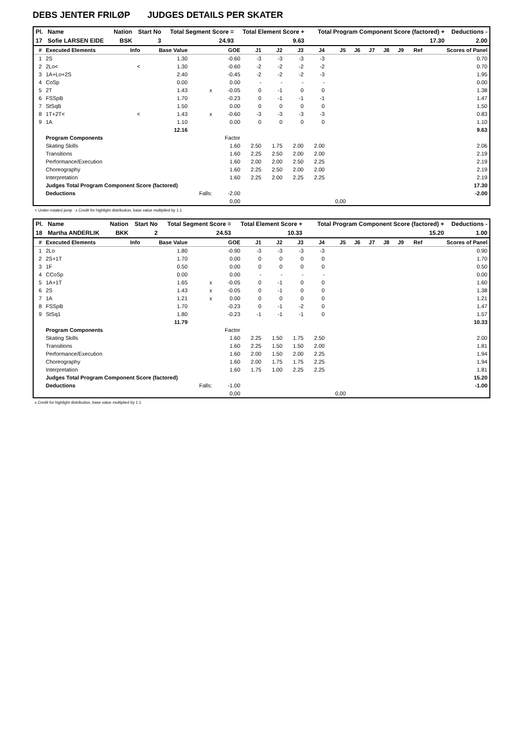DEBS JENTER FRILØP JUDGES DETAILS PER SKATER
| Pl. | Name | Nation | Start No | Total Segment Score = | Total Element Score + | Total Program Component Score (factored) + | Deductions - |
| --- | --- | --- | --- | --- | --- | --- | --- |
| 17 | Sofie LARSEN EIDE | BSK | 3 | 24.93 | 9.63 | 17.30 | 2.00 |
| # | Executed Elements | Info | Base Value | | GOE | J1 | J2 | J3 | J4 | J5 | J6 | J7 | J8 | J9 | Ref | Scores of Panel |
| --- | --- | --- | --- | --- | --- | --- | --- | --- | --- | --- | --- | --- | --- | --- | --- | --- |
| 1 | 2S | | 1.30 | | -0.60 | -3 | -3 | -3 | -3 | | | | | | | 0.70 |
| 2 | 2Lo< | < | 1.30 | | -0.60 | -2 | -2 | -2 | -2 | | | | | | | 0.70 |
| 3 | 1A+Lo+2S | | 2.40 | | -0.45 | -2 | -2 | -2 | -3 | | | | | | | 1.95 |
| 4 | CoSp | | 0.00 | | 0.00 | - | - | - | - | | | | | | | 0.00 |
| 5 | 2T | | 1.43 | x | -0.05 | 0 | -1 | 0 | 0 | | | | | | | 1.38 |
| 6 | FSSpB | | 1.70 | | -0.23 | 0 | -1 | -1 | -1 | | | | | | | 1.47 |
| 7 | StSqB | | 1.50 | | 0.00 | 0 | 0 | 0 | 0 | | | | | | | 1.50 |
| 8 | 1T+2T< | < | 1.43 | x | -0.60 | -3 | -3 | -3 | -3 | | | | | | | 0.83 |
| 9 | 1A | | 1.10 | | 0.00 | 0 | 0 | 0 | 0 | | | | | | | 1.10 |
| | | | 12.16 | | | | | | | | | | | | | 9.63 |
| | Program Components | | | | Factor | | | | | | | | | | | |
| | Skating Skills | | | | 1.60 | 2.50 | 1.75 | 2.00 | 2.00 | | | | | | | 2.06 |
| | Transitions | | | | 1.60 | 2.25 | 2.50 | 2.00 | 2.00 | | | | | | | 2.19 |
| | Performance/Execution | | | | 1.60 | 2.00 | 2.00 | 2.50 | 2.25 | | | | | | | 2.19 |
| | Choreography | | | | 1.60 | 2.25 | 2.50 | 2.00 | 2.00 | | | | | | | 2.19 |
| | Interpretation | | | | 1.60 | 2.25 | 2.00 | 2.25 | 2.25 | | | | | | | 2.19 |
| | Judges Total Program Component Score (factored) | | | | | | | | | | | | | | | 17.30 |
| | Deductions | | | Falls: | -2.00 | | | | | | | | | | | -2.00 |
| | | | | | 0,00 | | | | | 0,00 | | | | | | |
< Under-rotated jump x Credit for highlight distribution, base value multiplied by 1.1
| Pl. | Name | Nation | Start No | Total Segment Score = | Total Element Score + | Total Program Component Score (factored) + | Deductions - |
| --- | --- | --- | --- | --- | --- | --- | --- |
| 18 | Martha ANDERLIK | BKK | 2 | 24.53 | 10.33 | 15.20 | 1.00 |
| # | Executed Elements | Info | Base Value | | GOE | J1 | J2 | J3 | J4 | J5 | J6 | J7 | J8 | J9 | Ref | Scores of Panel |
| --- | --- | --- | --- | --- | --- | --- | --- | --- | --- | --- | --- | --- | --- | --- | --- | --- |
| 1 | 2Lo | | 1.80 | | -0.90 | -3 | -3 | -3 | -3 | | | | | | | 0.90 |
| 2 | 2S+1T | | 1.70 | | 0.00 | 0 | 0 | 0 | 0 | | | | | | | 1.70 |
| 3 | 1F | | 0.50 | | 0.00 | 0 | 0 | 0 | 0 | | | | | | | 0.50 |
| 4 | CCoSp | | 0.00 | | 0.00 | - | - | - | - | | | | | | | 0.00 |
| 5 | 1A+1T | | 1.65 | x | -0.05 | 0 | -1 | 0 | 0 | | | | | | | 1.60 |
| 6 | 2S | | 1.43 | x | -0.05 | 0 | -1 | 0 | 0 | | | | | | | 1.38 |
| 7 | 1A | | 1.21 | x | 0.00 | 0 | 0 | 0 | 0 | | | | | | | 1.21 |
| 8 | FSSpB | | 1.70 | | -0.23 | 0 | -1 | -2 | 0 | | | | | | | 1.47 |
| 9 | StSq1 | | 1.80 | | -0.23 | -1 | -1 | -1 | 0 | | | | | | | 1.57 |
| | | | 11.79 | | | | | | | | | | | | | 10.33 |
| | Program Components | | | | Factor | | | | | | | | | | | |
| | Skating Skills | | | | 1.60 | 2.25 | 1.50 | 1.75 | 2.50 | | | | | | | 2.00 |
| | Transitions | | | | 1.60 | 2.25 | 1.50 | 1.50 | 2.00 | | | | | | | 1.81 |
| | Performance/Execution | | | | 1.60 | 2.00 | 1.50 | 2.00 | 2.25 | | | | | | | 1.94 |
| | Choreography | | | | 1.60 | 2.00 | 1.75 | 1.75 | 2.25 | | | | | | | 1.94 |
| | Interpretation | | | | 1.60 | 1.75 | 1.00 | 2.25 | 2.25 | | | | | | | 1.81 |
| | Judges Total Program Component Score (factored) | | | | | | | | | | | | | | | 15.20 |
| | Deductions | | | Falls: | -1.00 | | | | | | | | | | | -1.00 |
| | | | | | 0,00 | | | | | 0,00 | | | | | | |
x Credit for highlight distribution, base value multiplied by 1.1